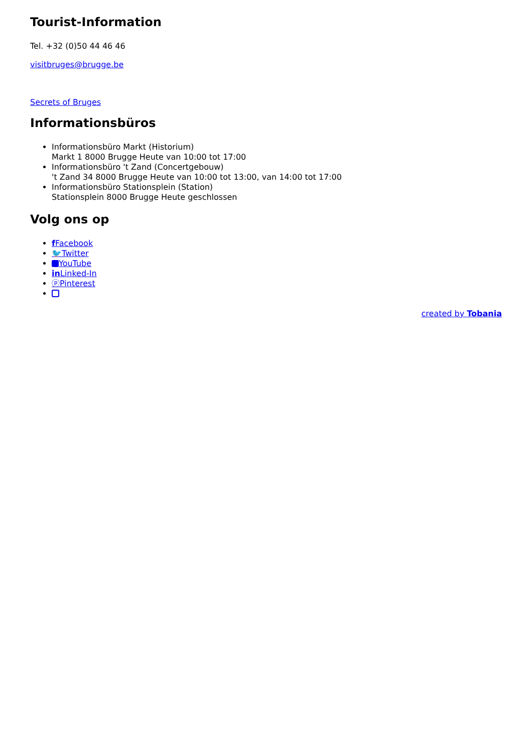Tourist-Information
Tel. +32 (0)50 44 46 46
visitbruges@brugge.be
Secrets of Bruges
Informationsbüros
Informationsbüro Markt (Historium)
Markt 1 8000 Brugge Heute van 10:00 tot 17:00
Informationsbüro 't Zand (Concertgebouw)
't Zand 34 8000 Brugge Heute van 10:00 tot 13:00, van 14:00 tot 17:00
Informationsbüro Stationsplein (Station)
Stationsplein 8000 Brugge Heute geschlossen
Volg ons op
f Facebook
🐦Twitter
YouTube
in Linked-In
ⓟPinterest
created by Tobania